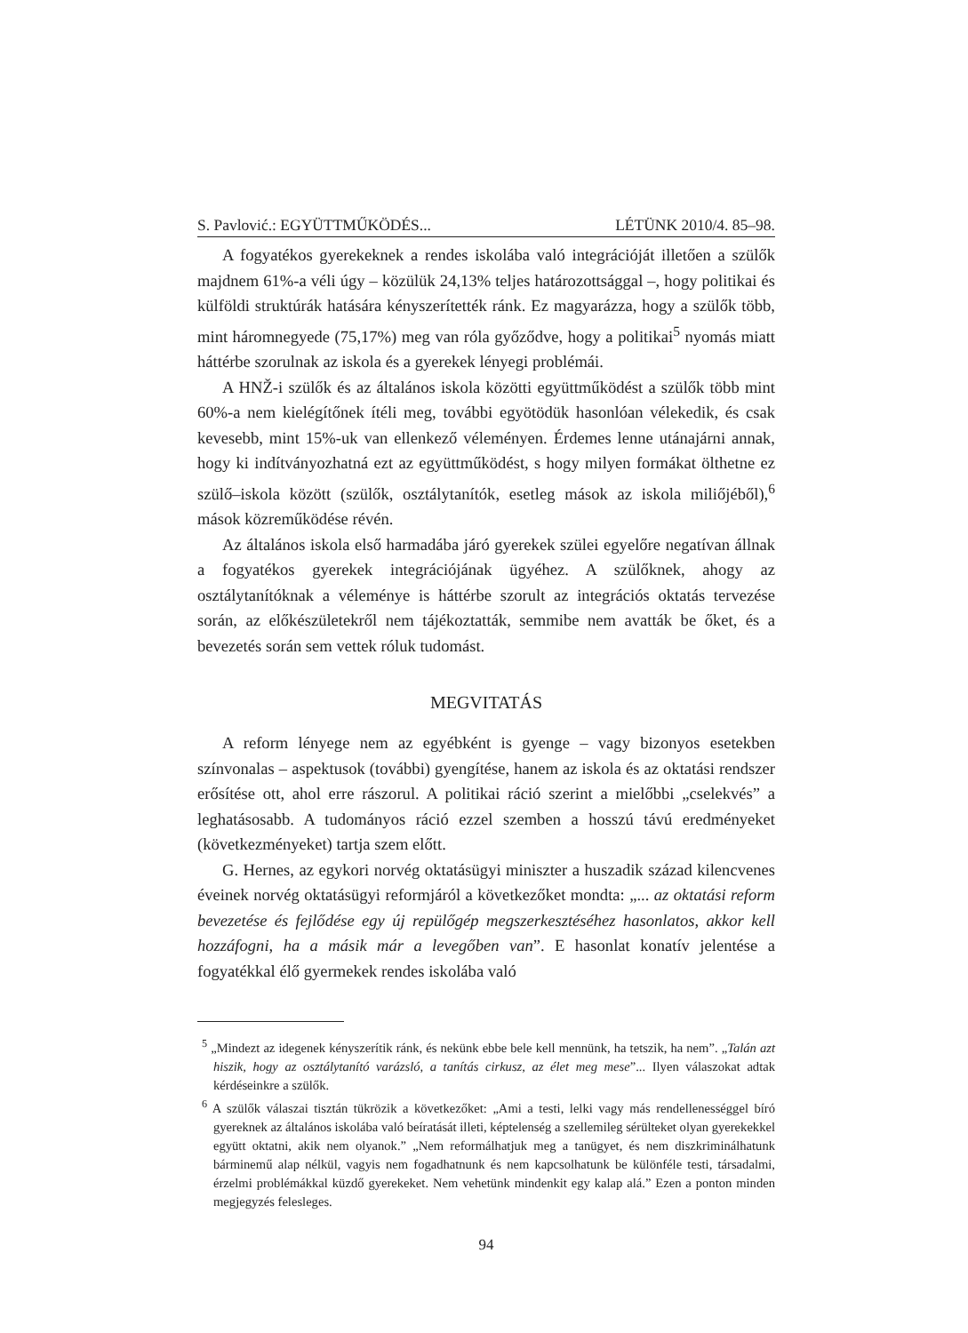S. Pavlović.: EGYÜTTMŰKÖDÉS... LÉTÜNK 2010/4. 85–98.
A fogyatékos gyerekeknek a rendes iskolába való integrációját illetően a szülők majdnem 61%-a véli úgy – közülük 24,13% teljes határozottsággal –, hogy politikai és külföldi struktúrák hatására kényszerítették ránk. Ez magyarázza, hogy a szülők több, mint háromnegyede (75,17%) meg van róla győződve, hogy a politikai<sup>5</sup> nyomás miatt háttérbe szorulnak az iskola és a gyerekek lényegi problémái.
A HNŽ-i szülők és az általános iskola közötti együttműködést a szülők több mint 60%-a nem kielégítőnek ítéli meg, további egyötödük hasonlóan vélekedik, és csak kevesebb, mint 15%-uk van ellenkező véleményen. Érdemes lenne utánajárni annak, hogy ki indítványozhatná ezt az együttműködést, s hogy milyen formákat ölthetne ez szülő–iskola között (szülők, osztálytanítók, esetleg mások az iskola miliőjéből),<sup>6</sup> mások közreműködése révén.
Az általános iskola első harmadába járó gyerekek szülei egyelőre negatívan állnak a fogyatékos gyerekek integrációjának ügyéhez. A szülőknek, ahogy az osztálytanítóknak a véleménye is háttérbe szorult az integrációs oktatás tervezése során, az előkészületekről nem tájékoztatták, semmibe nem avatták be őket, és a bevezetés során sem vettek róluk tudomást.
MEGVITATÁS
A reform lényege nem az egyébként is gyenge – vagy bizonyos esetekben színvonalas – aspektusok (további) gyengítése, hanem az iskola és az oktatási rendszer erősítése ott, ahol erre rászorul. A politikai ráció szerint a mielőbbi „cselekvés” a leghatásosabb. A tudományos ráció ezzel szemben a hosszú távú eredményeket (következményeket) tartja szem előtt.
G. Hernes, az egykori norvég oktatásügyi miniszter a huszadik század kilencvenes éveinek norvég oktatásügyi reformjáról a következőket mondta: „... az oktatási reform bevezetése és fejlődése egy új repülőgép megszerkesztéséhez hasonlatos, akkor kell hozzáfogni, ha a másik már a levegőben van”. E hasonlat konatív jelentése a fogyatékkal élő gyermekek rendes iskolába való
<sup>5</sup> „Mindezt az idegenek kényszerítik ránk, és nekünk ebbe bele kell mennünk, ha tetszik, ha nem”. „Talán azt hiszik, hogy az osztálytanító varázsló, a tanítás cirkusz, az élet meg mese”... Ilyen válaszokat adtak kérdéseinkre a szülők.
<sup>6</sup> A szülők válaszai tisztán tükrözik a következőket: „Ami a testi, lelki vagy más rendellenességgel bíró gyereknek az általános iskolába való beíratását illeti, képtelenség a szellemileg sérülteket olyan gyerekekkel együtt oktatni, akik nem olyanok.” „Nem reformálhatjuk meg a tanügyet, és nem diszkriminálhatunk bárminemű alap nélkül, vagyis nem fogadhatnunk és nem kapcsolhatunk be különféle testi, társadalmi, érzelmi problémákkal küzdő gyerekeket. Nem vehetünk mindenkit egy kalap alá.” Ezen a ponton minden megjegyzés felesleges.
94